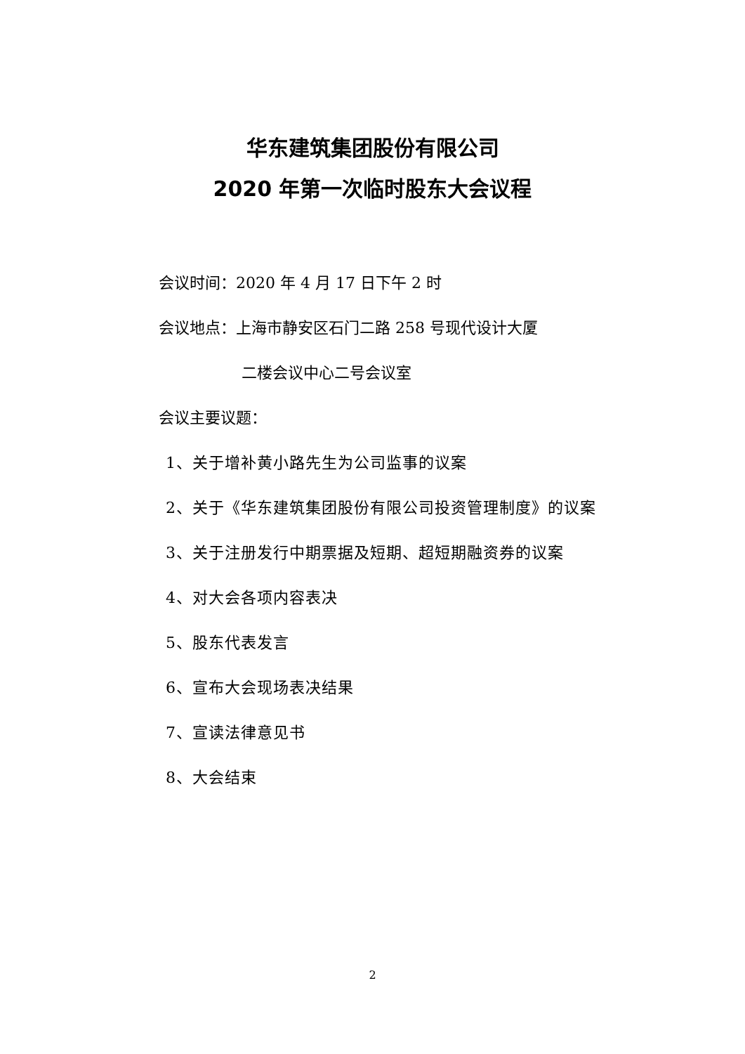华东建筑集团股份有限公司
2020 年第一次临时股东大会议程
会议时间：2020 年 4 月 17 日下午 2 时
会议地点：上海市静安区石门二路 258 号现代设计大厦
二楼会议中心二号会议室
会议主要议题：
1、关于增补黄小路先生为公司监事的议案
2、关于《华东建筑集团股份有限公司投资管理制度》的议案
3、关于注册发行中期票据及短期、超短期融资券的议案
4、对大会各项内容表决
5、股东代表发言
6、宣布大会现场表决结果
7、宣读法律意见书
8、大会结束
2